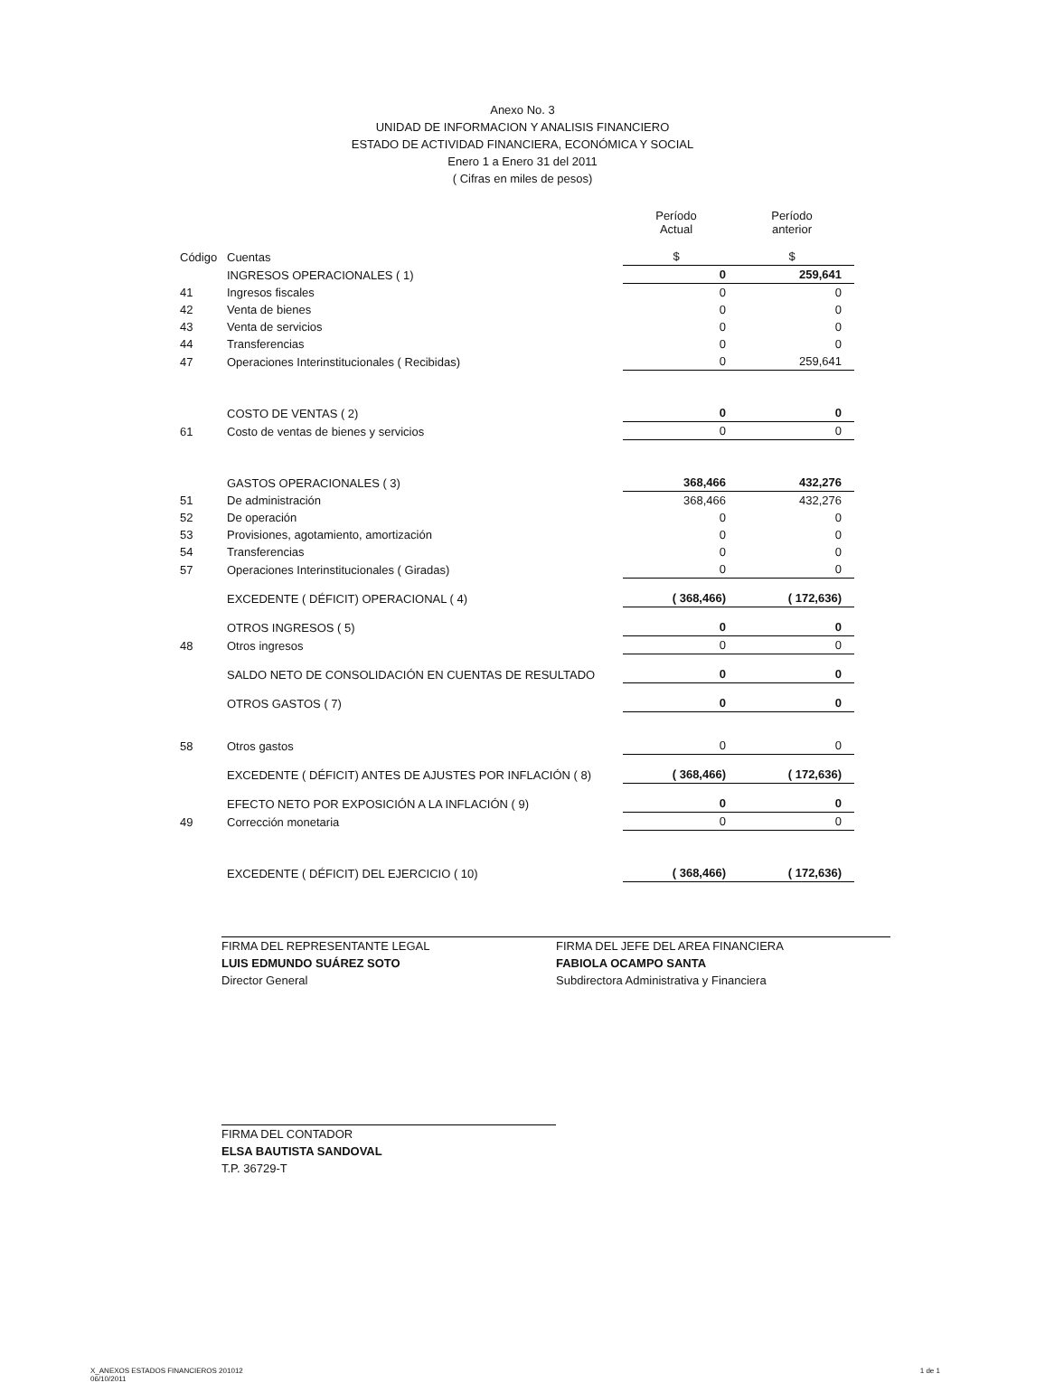Anexo No. 3
UNIDAD DE INFORMACION Y ANALISIS FINANCIERO
ESTADO DE ACTIVIDAD FINANCIERA, ECONÓMICA Y SOCIAL
Enero 1 a Enero 31 del 2011
( Cifras en miles de pesos)
| Código | Cuentas | Período Actual $ | Período anterior $ |
| --- | --- | --- | --- |
| | INGRESOS OPERACIONALES ( 1) | 0 | 259,641 |
| 41 | Ingresos fiscales | 0 | 0 |
| 42 | Venta de bienes | 0 | 0 |
| 43 | Venta de servicios | 0 | 0 |
| 44 | Transferencias | 0 | 0 |
| 47 | Operaciones Interinstitucionales ( Recibidas) | 0 | 259,641 |
| | COSTO DE VENTAS ( 2) | 0 | 0 |
| 61 | Costo de ventas de bienes y servicios | 0 | 0 |
| | GASTOS OPERACIONALES ( 3) | 368,466 | 432,276 |
| 51 | De administración | 368,466 | 432,276 |
| 52 | De operación | 0 | 0 |
| 53 | Provisiones, agotamiento, amortización | 0 | 0 |
| 54 | Transferencias | 0 | 0 |
| 57 | Operaciones Interinstitucionales ( Giradas) | 0 | 0 |
| | EXCEDENTE ( DÉFICIT) OPERACIONAL ( 4) | ( 368,466) | ( 172,636) |
| | OTROS INGRESOS ( 5) | 0 | 0 |
| 48 | Otros ingresos | 0 | 0 |
| | SALDO NETO DE CONSOLIDACIÓN EN CUENTAS DE RESULTADO | 0 | 0 |
| | OTROS GASTOS ( 7) | 0 | 0 |
| 58 | Otros gastos | 0 | 0 |
| | EXCEDENTE ( DÉFICIT) ANTES DE AJUSTES POR INFLACIÓN ( 8) | ( 368,466) | ( 172,636) |
| | EFECTO NETO POR EXPOSICIÓN A LA INFLACIÓN ( 9) | 0 | 0 |
| 49 | Corrección monetaria | 0 | 0 |
| | EXCEDENTE ( DÉFICIT) DEL EJERCICIO ( 10) | ( 368,466) | ( 172,636) |
FIRMA DEL REPRESENTANTE LEGAL
LUIS EDMUNDO SUÁREZ SOTO
Director General
FIRMA DEL JEFE DEL AREA FINANCIERA
FABIOLA OCAMPO SANTA
Subdirectora Administrativa y Financiera
FIRMA DEL CONTADOR
ELSA BAUTISTA SANDOVAL
T.P. 36729-T
X_ANEXOS ESTADOS FINANCIEROS 201012
06/10/2011 1 de 1